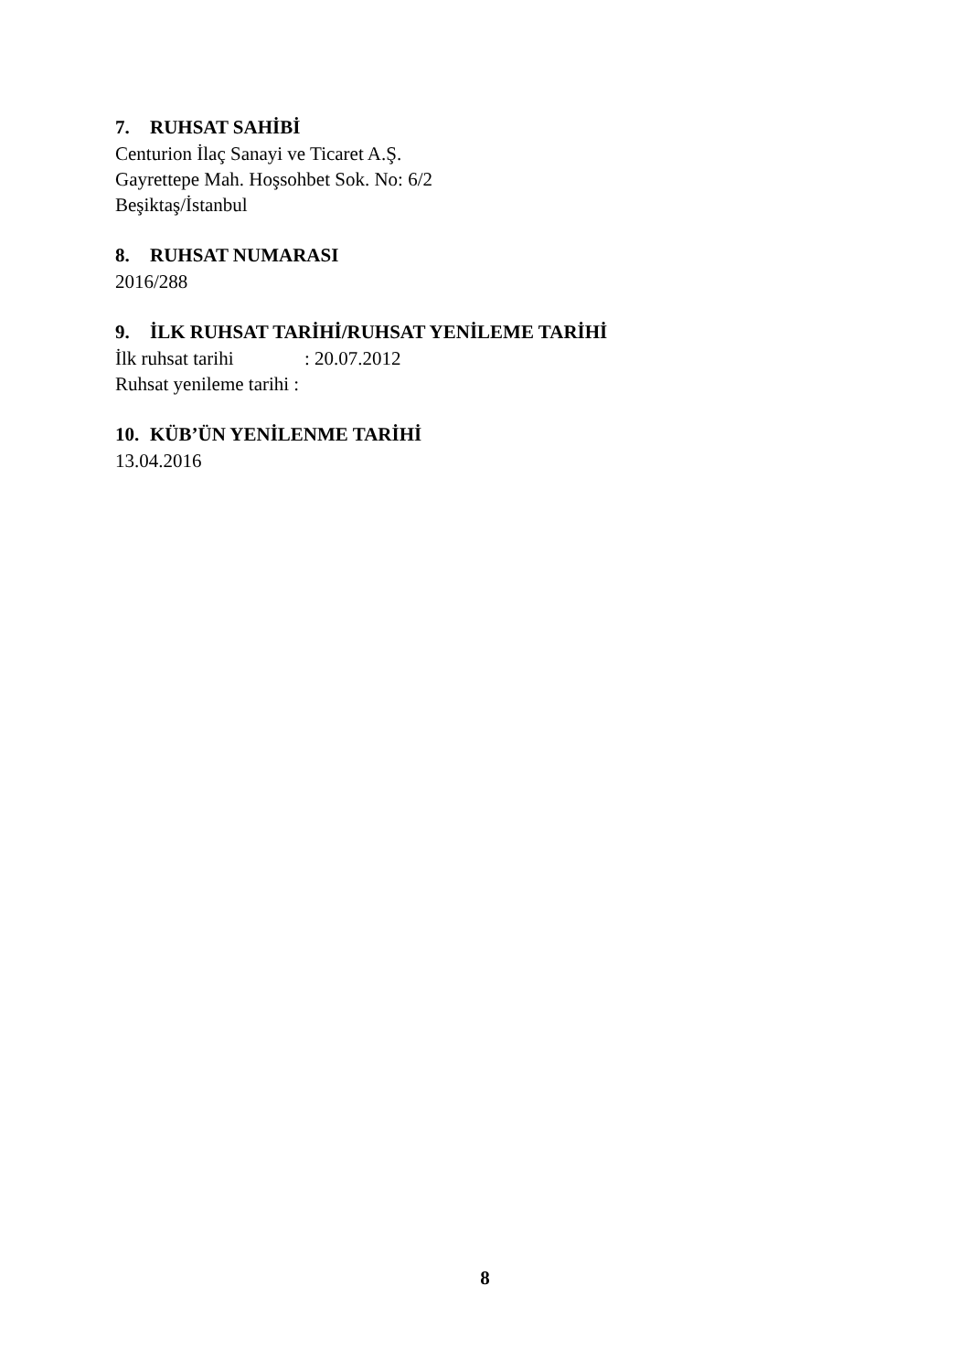7. RUHSAT SAHİBİ
Centurion İlaç Sanayi ve Ticaret A.Ş.
Gayrettepe Mah. Hoşsohbet Sok. No: 6/2
Beşiktaş/İstanbul
8. RUHSAT NUMARASI
2016/288
9. İLK RUHSAT TARİHİ/RUHSAT YENİLEME TARİHİ
İlk ruhsat tarihi: 20.07.2012
Ruhsat yenileme tarihi :
10. KÜB’ÜN YENİLENME TARİHİ
13.04.2016
8